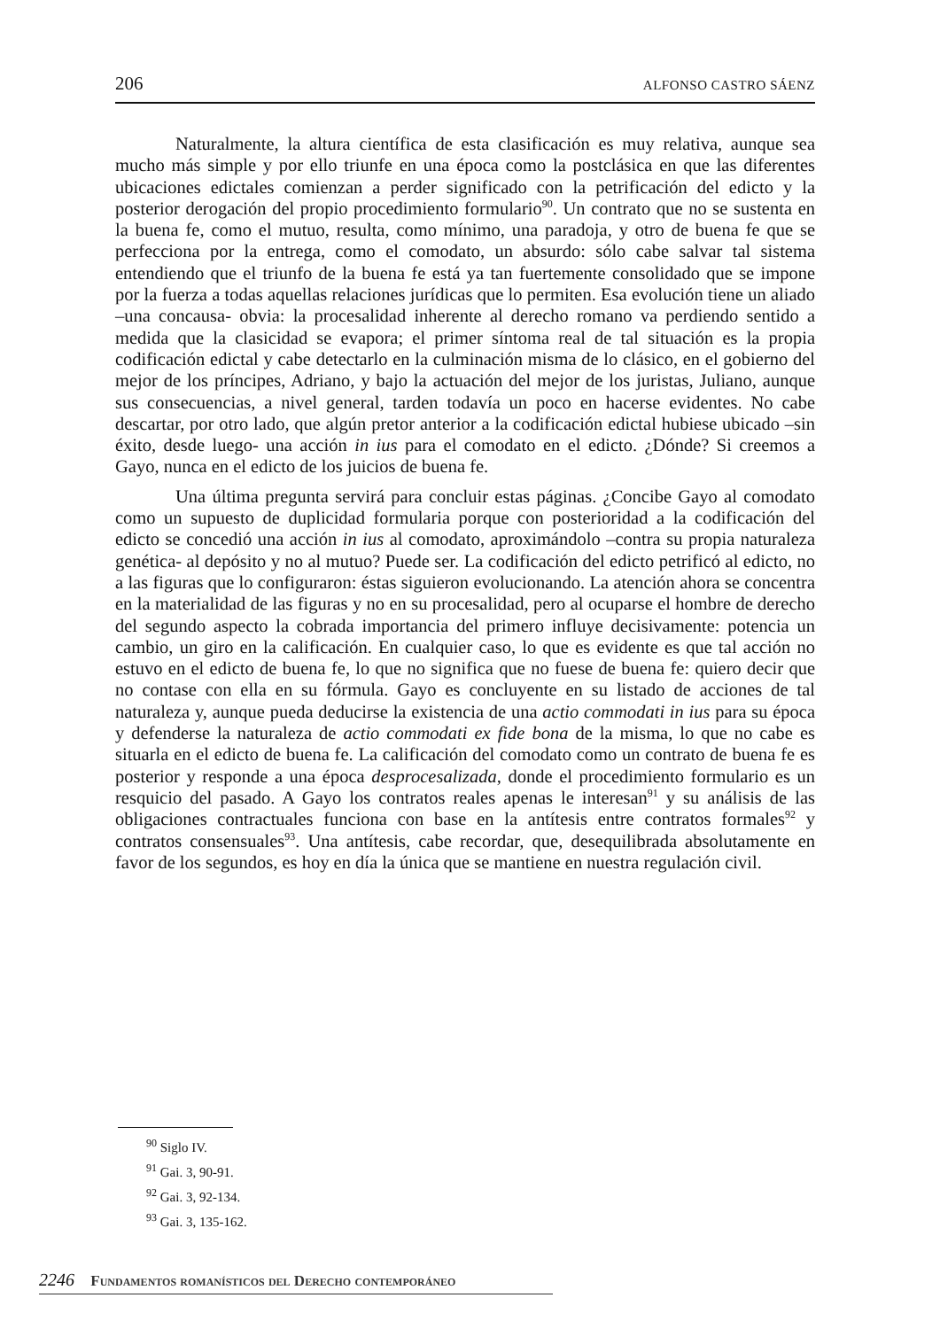206 ALFONSO CASTRO SÁENZ
Naturalmente, la altura científica de esta clasificación es muy relativa, aunque sea mucho más simple y por ello triunfe en una época como la postclásica en que las diferentes ubicaciones edictales comienzan a perder significado con la petrificación del edicto y la posterior derogación del propio procedimiento formulario<sup>90</sup>. Un contrato que no se sustenta en la buena fe, como el mutuo, resulta, como mínimo, una paradoja, y otro de buena fe que se perfecciona por la entrega, como el comodato, un absurdo: sólo cabe salvar tal sistema entendiendo que el triunfo de la buena fe está ya tan fuertemente consolidado que se impone por la fuerza a todas aquellas relaciones jurídicas que lo permiten. Esa evolución tiene un aliado –una concausa- obvia: la procesalidad inherente al derecho romano va perdiendo sentido a medida que la clasicidad se evapora; el primer síntoma real de tal situación es la propia codificación edictal y cabe detectarlo en la culminación misma de lo clásico, en el gobierno del mejor de los príncipes, Adriano, y bajo la actuación del mejor de los juristas, Juliano, aunque sus consecuencias, a nivel general, tarden todavía un poco en hacerse evidentes. No cabe descartar, por otro lado, que algún pretor anterior a la codificación edictal hubiese ubicado –sin éxito, desde luego- una acción in ius para el comodato en el edicto. ¿Dónde? Si creemos a Gayo, nunca en el edicto de los juicios de buena fe.
Una última pregunta servirá para concluir estas páginas. ¿Concibe Gayo al comodato como un supuesto de duplicidad formularia porque con posterioridad a la codificación del edicto se concedió una acción in ius al comodato, aproximándolo –contra su propia naturaleza genética- al depósito y no al mutuo? Puede ser. La codificación del edicto petrificó al edicto, no a las figuras que lo configuraron: éstas siguieron evolucionando. La atención ahora se concentra en la materialidad de las figuras y no en su procesalidad, pero al ocuparse el hombre de derecho del segundo aspecto la cobrada importancia del primero influye decisivamente: potencia un cambio, un giro en la calificación. En cualquier caso, lo que es evidente es que tal acción no estuvo en el edicto de buena fe, lo que no significa que no fuese de buena fe: quiero decir que no contase con ella en su fórmula. Gayo es concluyente en su listado de acciones de tal naturaleza y, aunque pueda deducirse la existencia de una actio commodati in ius para su época y defenderse la naturaleza de actio commodati ex fide bona de la misma, lo que no cabe es situarla en el edicto de buena fe. La calificación del comodato como un contrato de buena fe es posterior y responde a una época desprocesalizada, donde el procedimiento formulario es un resquicio del pasado. A Gayo los contratos reales apenas le interesan<sup>91</sup> y su análisis de las obligaciones contractuales funciona con base en la antítesis entre contratos formales<sup>92</sup> y contratos consensuales<sup>93</sup>. Una antítesis, cabe recordar, que, desequilibrada absolutamente en favor de los segundos, es hoy en día la única que se mantiene en nuestra regulación civil.
<sup>90</sup> Siglo IV.
<sup>91</sup> Gai. 3, 90-91.
<sup>92</sup> Gai. 3, 92-134.
<sup>93</sup> Gai. 3, 135-162.
2246 Fundamentos romanísticos del Derecho contemporáneo